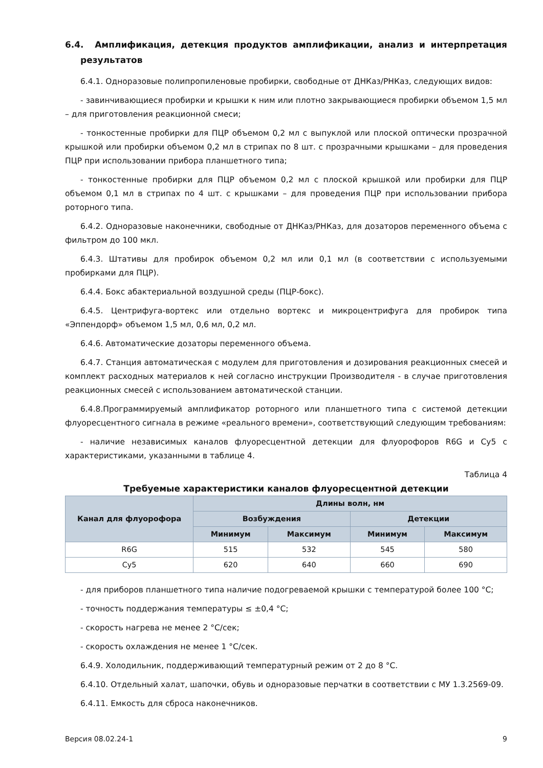6.4. Амплификация, детекция продуктов амплификации, анализ и интерпретация результатов
6.4.1. Одноразовые полипропиленовые пробирки, свободные от ДНКаз/РНКаз, следующих видов:
- завинчивающиеся пробирки и крышки к ним или плотно закрывающиеся пробирки объемом 1,5 мл – для приготовления реакционной смеси;
- тонкостенные пробирки для ПЦР объемом 0,2 мл с выпуклой или плоской оптически прозрачной крышкой или пробирки объемом 0,2 мл в стрипах по 8 шт. с прозрачными крышками – для проведения ПЦР при использовании прибора планшетного типа;
- тонкостенные пробирки для ПЦР объемом 0,2 мл с плоской крышкой или пробирки для ПЦР объемом 0,1 мл в стрипах по 4 шт. с крышками – для проведения ПЦР при использовании прибора роторного типа.
6.4.2. Одноразовые наконечники, свободные от ДНКаз/РНКаз, для дозаторов переменного объема с фильтром до 100 мкл.
6.4.3. Штативы для пробирок объемом 0,2 мл или 0,1 мл (в соответствии с используемыми пробирками для ПЦР).
6.4.4. Бокс абактериальной воздушной среды (ПЦР-бокс).
6.4.5. Центрифуга-вортекс или отдельно вортекс и микроцентрифуга для пробирок типа «Эппендорф» объемом 1,5 мл, 0,6 мл, 0,2 мл.
6.4.6. Автоматические дозаторы переменного объема.
6.4.7. Станция автоматическая с модулем для приготовления и дозирования реакционных смесей и комплект расходных материалов к ней согласно инструкции Производителя - в случае приготовления реакционных смесей с использованием автоматической станции.
6.4.8.Программируемый амплификатор роторного или планшетного типа с системой детекции флуоресцентного сигнала в режиме «реального времени», соответствующий следующим требованиям:
- наличие независимых каналов флуоресцентной детекции для флуорофоров R6G и Cy5 с характеристиками, указанными в таблице 4.
Таблица 4
Требуемые характеристики каналов флуоресцентной детекции
| Канал для флуорофора | Длины волн, нм | | | |
| --- | --- | --- | --- | --- |
| | Возбуждения | | Детекции | |
| | Минимум | Максимум | Минимум | Максимум |
| R6G | 515 | 532 | 545 | 580 |
| Cy5 | 620 | 640 | 660 | 690 |
- для приборов планшетного типа наличие подогреваемой крышки с температурой более 100 °С;
- точность поддержания температуры ≤ ±0,4 °С;
- скорость нагрева не менее 2 °С/сек;
- скорость охлаждения не менее 1 °С/сек.
6.4.9. Холодильник, поддерживающий температурный режим от 2 до 8 °С.
6.4.10. Отдельный халат, шапочки, обувь и одноразовые перчатки в соответствии с МУ 1.3.2569-09.
6.4.11. Емкость для сброса наконечников.
Версия 08.02.24-1 9